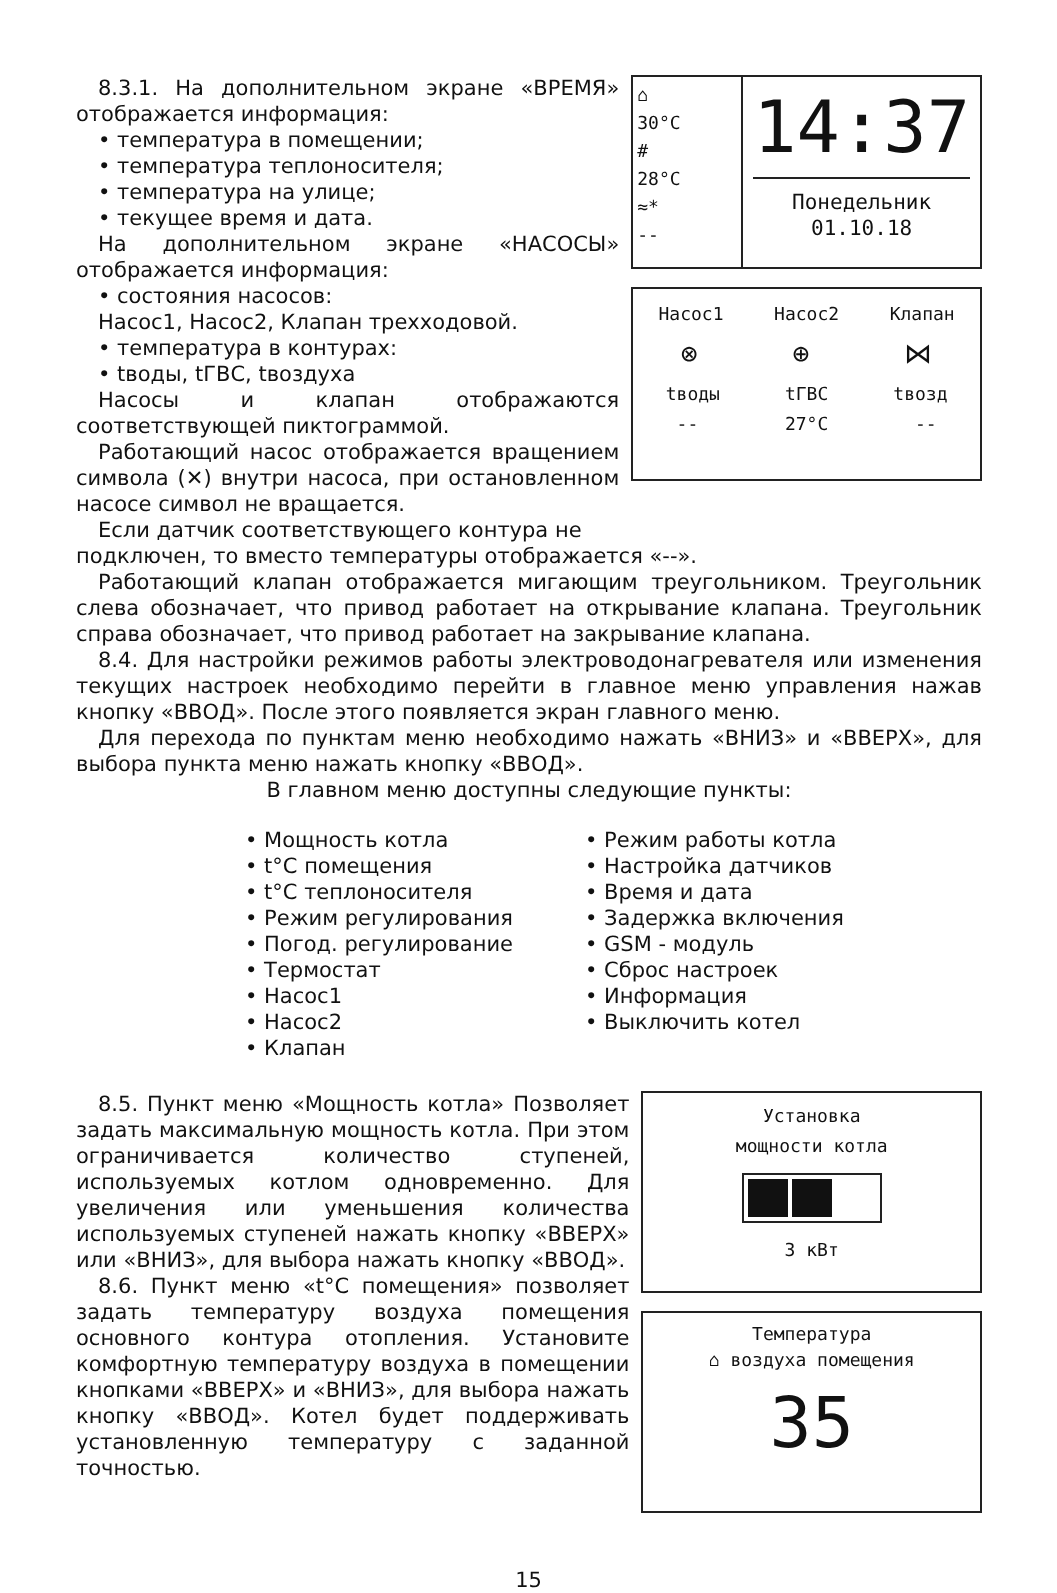8.3.1. На дополнительном экране «ВРЕМЯ» отображается информация:
• температура в помещении;
• температура теплоносителя;
• температура на улице;
• текущее время и дата.
На дополнительном экране «НАСОСЫ» отображается информация:
• состояния насосов:
Насос1, Насос2, Клапан трехходовой.
• температура в контурах:
• tводы, tГВС, tвоздуха
Насосы и клапан отображаются соответствующей пиктограммой.
Работающий насос отображается вращением символа (✕) внутри насоса, при остановленном насосе символ не вращается.
Если датчик соответствующего контура не
⌂
30°C
#
28°C
≈*
--
14:37
Понедельник
01.10.18
Насос1 Насос2 Клапан
⊗ ⊕ ⋈
tводы tГВС tвозд
-- 27°C --
подключен, то вместо температуры отображается «--».
Работающий клапан отображается мигающим треугольником. Треугольник слева обозначает, что привод работает на открывание клапана. Треугольник справа обозначает, что привод работает на закрывание клапана.
8.4. Для настройки режимов работы электроводонагревателя или изменения текущих настроек необходимо перейти в главное меню управления нажав кнопку «ВВОД». После этого появляется экран главного меню.
Для перехода по пунктам меню необходимо нажать «ВНИЗ» и «ВВЕРХ», для выбора пункта меню нажать кнопку «ВВОД».
В главном меню доступны следующие пункты:
• Мощность котла
• t°C помещения
• t°C теплоносителя
• Режим регулирования
• Погод. регулирование
• Термостат
• Насос1
• Насос2
• Клапан
• Режим работы котла
• Настройка датчиков
• Время и дата
• Задержка включения
• GSM - модуль
• Сброс настроек
• Информация
• Выключить котел
8.5. Пункт меню «Мощность котла» Позволяет задать максимальную мощность котла. При этом ограничивается количество ступеней, используемых котлом одновременно. Для увеличения или уменьшения количества используемых ступеней нажать кнопку «ВВЕРХ» или «ВНИЗ», для выбора нажать кнопку «ВВОД».
8.6. Пункт меню «t°C помещения» позволяет задать температуру воздуха помещения основного контура отопления. Установите комфортную температуру воздуха в помещении кнопками «ВВЕРХ» и «ВНИЗ», для выбора нажать кнопку «ВВОД». Котел будет поддерживать установленную температуру с заданной точностью.
Установка
мощности котла
3 кВт
Температура
⌂ воздуха помещения
35
15